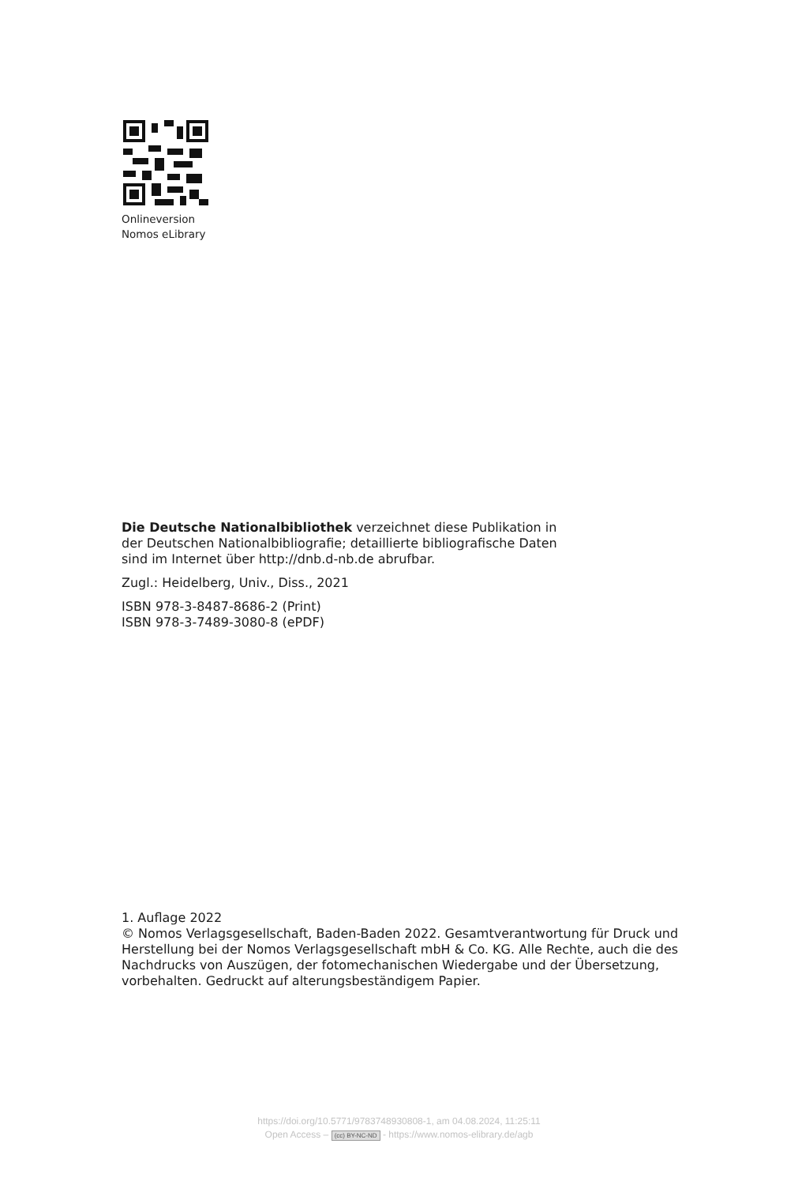Onlineversion
Nomos eLibrary
Die Deutsche Nationalbibliothek verzeichnet diese Publikation in der Deutschen Nationalbibliografie; detaillierte bibliografische Daten sind im Internet über http://dnb.d-nb.de abrufbar.
Zugl.: Heidelberg, Univ., Diss., 2021
ISBN 978-3-8487-8686-2 (Print)
ISBN 978-3-7489-3080-8 (ePDF)
1. Auflage 2022
© Nomos Verlagsgesellschaft, Baden-Baden 2022. Gesamtverantwortung für Druck und Herstellung bei der Nomos Verlagsgesellschaft mbH & Co. KG. Alle Rechte, auch die des Nachdrucks von Auszügen, der fotomechanischen Wiedergabe und der Übersetzung, vorbehalten. Gedruckt auf alterungsbeständigem Papier.
https://doi.org/10.5771/9783748930808-1, am 04.08.2024, 11:25:11
Open Access – (cc) BY-NC-ND - https://www.nomos-elibrary.de/agb